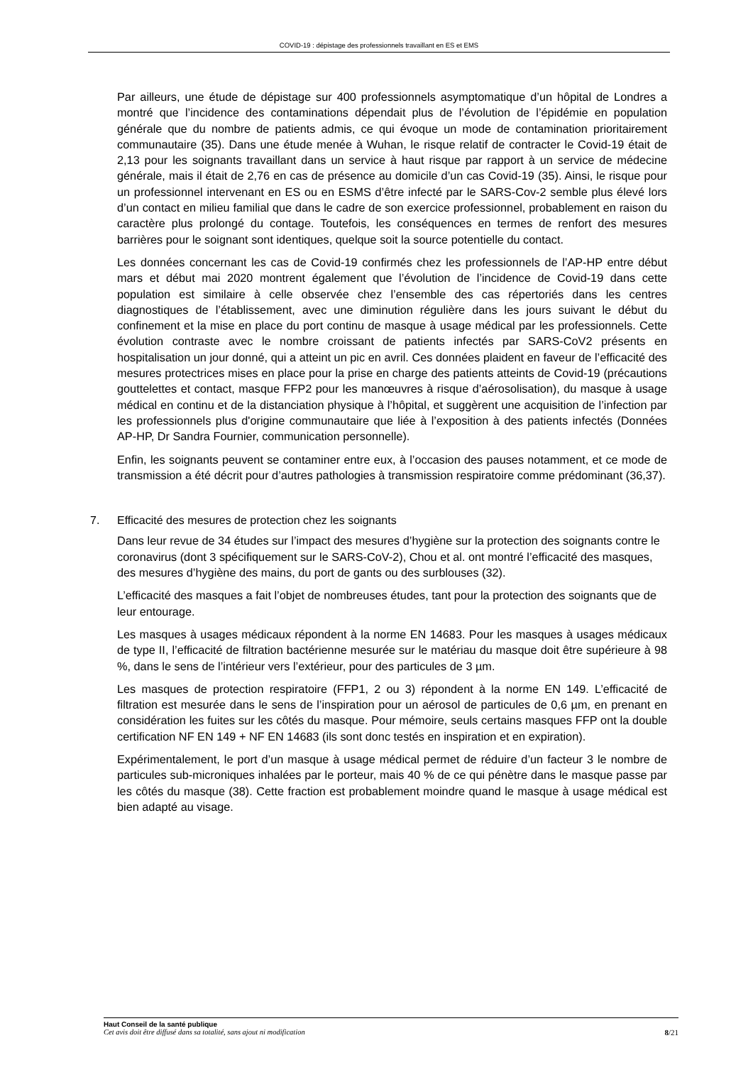COVID-19 : dépistage des professionnels travaillant en ES et EMS
Par ailleurs, une étude de dépistage sur 400 professionnels asymptomatique d’un hôpital de Londres a montré que l’incidence des contaminations dépendait plus de l’évolution de l’épidémie en population générale que du nombre de patients admis, ce qui évoque un mode de contamination prioritairement communautaire (35). Dans une étude menée à Wuhan, le risque relatif de contracter le Covid-19 était de 2,13 pour les soignants travaillant dans un service à haut risque par rapport à un service de médecine générale, mais il était de 2,76 en cas de présence au domicile d’un cas Covid-19 (35). Ainsi, le risque pour un professionnel intervenant en ES ou en ESMS d’être infecté par le SARS-Cov-2 semble plus élevé lors d’un contact en milieu familial que dans le cadre de son exercice professionnel, probablement en raison du caractère plus prolongé du contage. Toutefois, les conséquences en termes de renfort des mesures barrières pour le soignant sont identiques, quelque soit la source potentielle du contact.
Les données concernant les cas de Covid-19 confirmés chez les professionnels de l’AP-HP entre début mars et début mai 2020 montrent également que l’évolution de l’incidence de Covid-19 dans cette population est similaire à celle observée chez l’ensemble des cas répertoriés dans les centres diagnostiques de l’établissement, avec une diminution régulière dans les jours suivant le début du confinement et la mise en place du port continu de masque à usage médical par les professionnels. Cette évolution contraste avec le nombre croissant de patients infectés par SARS-CoV2 présents en hospitalisation un jour donné, qui a atteint un pic en avril. Ces données plaident en faveur de l’efficacité des mesures protectrices mises en place pour la prise en charge des patients atteints de Covid-19 (précautions gouttelettes et contact, masque FFP2 pour les manœuvres à risque d’aérosolisation), du masque à usage médical en continu et de la distanciation physique à l’hôpital, et suggèrent une acquisition de l’infection par les professionnels plus d'origine communautaire que liée à l’exposition à des patients infectés (Données AP-HP, Dr Sandra Fournier, communication personnelle).
Enfin, les soignants peuvent se contaminer entre eux, à l’occasion des pauses notamment, et ce mode de transmission a été décrit pour d’autres pathologies à transmission respiratoire comme prédominant (36,37).
7. Efficacité des mesures de protection chez les soignants
Dans leur revue de 34 études sur l’impact des mesures d’hygiène sur la protection des soignants contre le coronavirus (dont 3 spécifiquement sur le SARS-CoV-2), Chou et al. ont montré l’efficacité des masques, des mesures d’hygiène des mains, du port de gants ou des surblouses (32).
L’efficacité des masques a fait l’objet de nombreuses études, tant pour la protection des soignants que de leur entourage.
Les masques à usages médicaux répondent à la norme EN 14683. Pour les masques à usages médicaux de type II, l’efficacité de filtration bactérienne mesurée sur le matériau du masque doit être supérieure à 98 %, dans le sens de l’intérieur vers l’extérieur, pour des particules de 3 µm.
Les masques de protection respiratoire (FFP1, 2 ou 3) répondent à la norme EN 149. L’efficacité de filtration est mesurée dans le sens de l’inspiration pour un aérosol de particules de 0,6 µm, en prenant en considération les fuites sur les côtés du masque. Pour mémoire, seuls certains masques FFP ont la double certification NF EN 149 + NF EN 14683 (ils sont donc testés en inspiration et en expiration).
Expérimentalement, le port d’un masque à usage médical permet de réduire d’un facteur 3 le nombre de particules sub-microniques inhalées par le porteur, mais 40 % de ce qui pénètre dans le masque passe par les côtés du masque (38). Cette fraction est probablement moindre quand le masque à usage médical est bien adapté au visage.
Haut Conseil de la santé publique
Cet avis doit être diffusé dans sa totalité, sans ajout ni modification
8/21